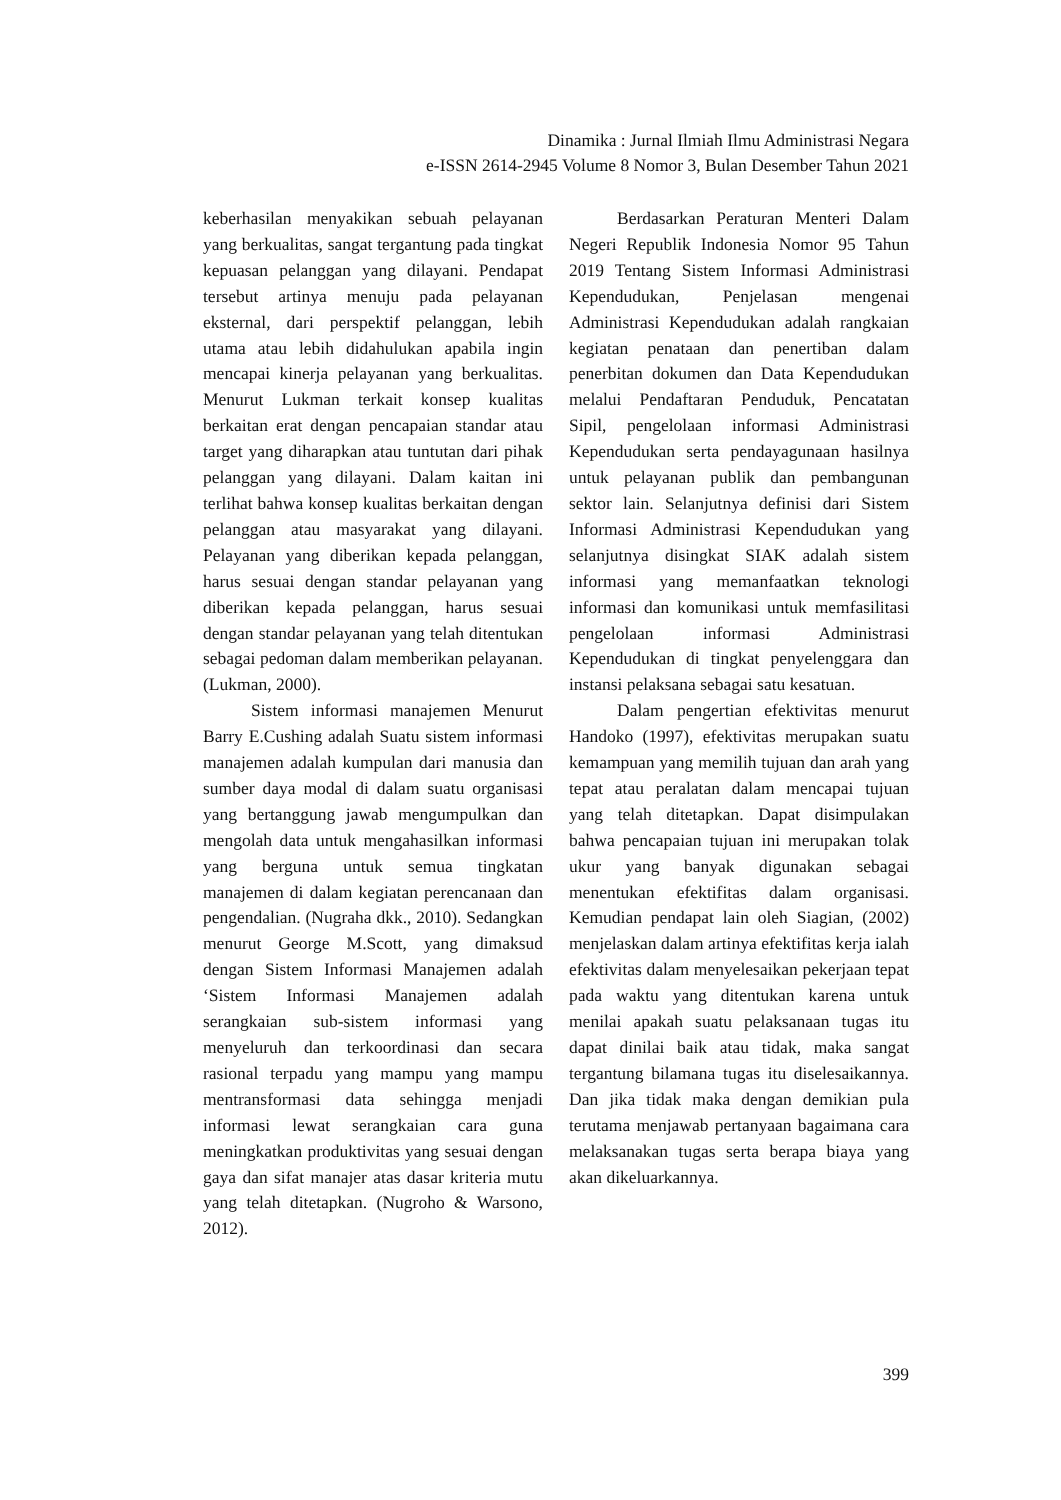Dinamika : Jurnal Ilmiah Ilmu Administrasi Negara
e-ISSN 2614-2945 Volume 8 Nomor 3, Bulan Desember Tahun 2021
keberhasilan menyakikan sebuah pelayanan yang berkualitas, sangat tergantung pada tingkat kepuasan pelanggan yang dilayani. Pendapat tersebut artinya menuju pada pelayanan eksternal, dari perspektif pelanggan, lebih utama atau lebih didahulukan apabila ingin mencapai kinerja pelayanan yang berkualitas. Menurut Lukman terkait konsep kualitas berkaitan erat dengan pencapaian standar atau target yang diharapkan atau tuntutan dari pihak pelanggan yang dilayani. Dalam kaitan ini terlihat bahwa konsep kualitas berkaitan dengan pelanggan atau masyarakat yang dilayani. Pelayanan yang diberikan kepada pelanggan, harus sesuai dengan standar pelayanan yang diberikan kepada pelanggan, harus sesuai dengan standar pelayanan yang telah ditentukan sebagai pedoman dalam memberikan pelayanan. (Lukman, 2000).
Sistem informasi manajemen Menurut Barry E.Cushing adalah Suatu sistem informasi manajemen adalah kumpulan dari manusia dan sumber daya modal di dalam suatu organisasi yang bertanggung jawab mengumpulkan dan mengolah data untuk mengahasilkan informasi yang berguna untuk semua tingkatan manajemen di dalam kegiatan perencanaan dan pengendalian. (Nugraha dkk., 2010). Sedangkan menurut George M.Scott, yang dimaksud dengan Sistem Informasi Manajemen adalah ‘Sistem Informasi Manajemen adalah serangkaian sub-sistem informasi yang menyeluruh dan terkoordinasi dan secara rasional terpadu yang mampu yang mampu mentransformasi data sehingga menjadi informasi lewat serangkaian cara guna meningkatkan produktivitas yang sesuai dengan gaya dan sifat manajer atas dasar kriteria mutu yang telah ditetapkan. (Nugroho & Warsono, 2012).
Berdasarkan Peraturan Menteri Dalam Negeri Republik Indonesia Nomor 95 Tahun 2019 Tentang Sistem Informasi Administrasi Kependudukan, Penjelasan mengenai Administrasi Kependudukan adalah rangkaian kegiatan penataan dan penertiban dalam penerbitan dokumen dan Data Kependudukan melalui Pendaftaran Penduduk, Pencatatan Sipil, pengelolaan informasi Administrasi Kependudukan serta pendayagunaan hasilnya untuk pelayanan publik dan pembangunan sektor lain. Selanjutnya definisi dari Sistem Informasi Administrasi Kependudukan yang selanjutnya disingkat SIAK adalah sistem informasi yang memanfaatkan teknologi informasi dan komunikasi untuk memfasilitasi pengelolaan informasi Administrasi Kependudukan di tingkat penyelenggara dan instansi pelaksana sebagai satu kesatuan.
Dalam pengertian efektivitas menurut Handoko (1997), efektivitas merupakan suatu kemampuan yang memilih tujuan dan arah yang tepat atau peralatan dalam mencapai tujuan yang telah ditetapkan. Dapat disimpulakan bahwa pencapaian tujuan ini merupakan tolak ukur yang banyak digunakan sebagai menentukan efektifitas dalam organisasi. Kemudian pendapat lain oleh Siagian, (2002) menjelaskan dalam artinya efektifitas kerja ialah efektivitas dalam menyelesaikan pekerjaan tepat pada waktu yang ditentukan karena untuk menilai apakah suatu pelaksanaan tugas itu dapat dinilai baik atau tidak, maka sangat tergantung bilamana tugas itu diselesaikannya. Dan jika tidak maka dengan demikian pula terutama menjawab pertanyaan bagaimana cara melaksanakan tugas serta berapa biaya yang akan dikeluarkannya.
399